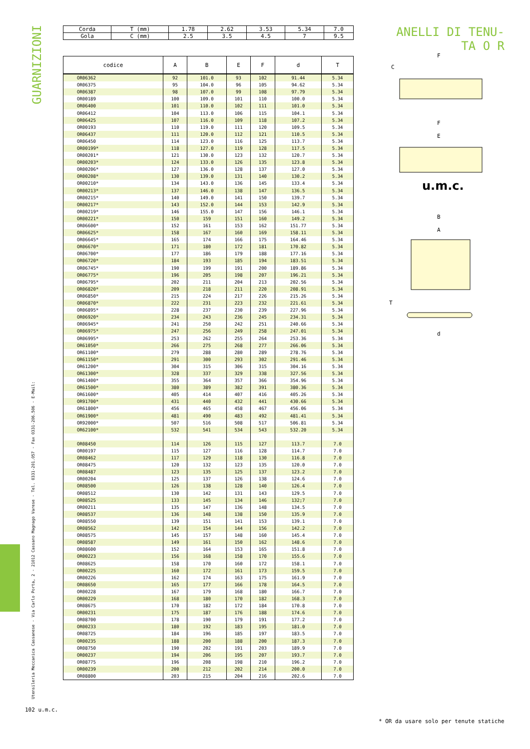GUARNIZIONI
Utensileria Meccanica Cassanese - Via Carlo Porta, 2 - 21012 Cassano Magnago Varese - Tel. 0331-201.057 - Fax 0331-206.506 - E-Mail:
102 u.m.c.
ANELLI DI TENU-
TA O R
u.m.c.
F
C
F
E
B
A
T
d
| Corda | T (mm) | 1.78 | 2.62 | 3.53 | 5.34 | 7.0 |
| Gola | C (mm) | 2.5 | 3.5 | 4.5 | 7 | 9.5 |
| codice | A | B | E | F | d | T |
| --- | --- | --- | --- | --- | --- | --- |
| OR06362 | 92 | 101.0 | 93 | 102 | 91.44 | 5.34 |
| OR06375 | 95 | 104.0 | 96 | 105 | 94.62 | 5.34 |
| OR06387 | 98 | 107.0 | 99 | 108 | 97.79 | 5.34 |
| OR00189 | 100 | 109.0 | 101 | 110 | 100.0 | 5.34 |
| OR06400 | 101 | 110.0 | 102 | 111 | 101.0 | 5.34 |
| OR06412 | 104 | 113.0 | 106 | 115 | 104.1 | 5.34 |
| OR06425 | 107 | 116.0 | 109 | 118 | 107.2 | 5.34 |
| OR00193 | 110 | 119.0 | 111 | 120 | 109.5 | 5.34 |
| OR06437 | 111 | 120.0 | 112 | 121 | 110.5 | 5.34 |
| OR06450 | 114 | 123.0 | 116 | 125 | 113.7 | 5.34 |
| OR00199* | 118 | 127.0 | 119 | 128 | 117.5 | 5.34 |
| OR00201* | 121 | 130.0 | 123 | 132 | 120.7 | 5.34 |
| OR00203* | 124 | 133.0 | 126 | 135 | 123.8 | 5.34 |
| OR00206* | 127 | 136.0 | 128 | 137 | 127.0 | 5.34 |
| OR00208* | 130 | 139.0 | 131 | 140 | 130.2 | 5.34 |
| OR00210* | 134 | 143.0 | 136 | 145 | 133.4 | 5.34 |
| OR00213* | 137 | 146.0 | 138 | 147 | 136.5 | 5.34 |
| OR00215* | 140 | 149.0 | 141 | 150 | 139.7 | 5.34 |
| OR00217* | 143 | 152.0 | 144 | 153 | 142.9 | 5.34 |
| OR00219* | 146 | 155.0 | 147 | 156 | 146.1 | 5.34 |
| OR00221* | 150 | 159 | 151 | 160 | 149.2 | 5.34 |
| OR06600* | 152 | 161 | 153 | 162 | 151.77 | 5.34 |
| OR06625* | 158 | 167 | 160 | 169 | 158.11 | 5.34 |
| OR06645* | 165 | 174 | 166 | 175 | 164.46 | 5.34 |
| OR06670* | 171 | 180 | 172 | 181 | 170.82 | 5.34 |
| OR06700* | 177 | 186 | 179 | 188 | 177.16 | 5.34 |
| OR06720* | 184 | 193 | 185 | 194 | 183.51 | 5.34 |
| OR06745* | 190 | 199 | 191 | 200 | 189.86 | 5.34 |
| OR06775* | 196 | 205 | 198 | 207 | 196.21 | 5.34 |
| OR06795* | 202 | 211 | 204 | 213 | 202.56 | 5.34 |
| OR06820* | 209 | 218 | 211 | 220 | 208.91 | 5.34 |
| OR06850* | 215 | 224 | 217 | 226 | 215.26 | 5.34 |
| OR06870* | 222 | 231 | 223 | 232 | 221.61 | 5.34 |
| OR06895* | 228 | 237 | 230 | 239 | 227.96 | 5.34 |
| OR06920* | 234 | 243 | 236 | 245 | 234.31 | 5.34 |
| OR06945* | 241 | 250 | 242 | 251 | 240.66 | 5.34 |
| OR06975* | 247 | 256 | 249 | 258 | 247.01 | 5.34 |
| OR06995* | 253 | 262 | 255 | 264 | 253.36 | 5.34 |
| OR61050* | 266 | 275 | 268 | 277 | 266.06 | 5.34 |
| OR61100* | 279 | 288 | 280 | 289 | 278.76 | 5.34 |
| OR61150* | 291 | 300 | 293 | 302 | 291.46 | 5.34 |
| OR61200* | 304 | 315 | 306 | 315 | 304.16 | 5.34 |
| OR61300* | 328 | 337 | 329 | 338 | 327.56 | 5.34 |
| OR61400* | 355 | 364 | 357 | 366 | 354.96 | 5.34 |
| OR61500* | 380 | 389 | 382 | 391 | 380.36 | 5.34 |
| OR61600* | 405 | 414 | 407 | 416 | 405.26 | 5.34 |
| OR91700* | 431 | 440 | 432 | 441 | 430.66 | 5.34 |
| OR61800* | 456 | 465 | 458 | 467 | 456.06 | 5.34 |
| OR61900* | 481 | 490 | 483 | 492 | 481.41 | 5.34 |
| OR92000* | 507 | 516 | 508 | 517 | 506.81 | 5.34 |
| OR62100* | 532 | 541 | 534 | 543 | 532.20 | 5.34 |
| OR08450 | 114 | 126 | 115 | 127 | 113.7 | 7.0 |
| OR00197 | 115 | 127 | 116 | 128 | 114.7 | 7.0 |
| OR08462 | 117 | 129 | 118 | 130 | 116.8 | 7.0 |
| OR08475 | 120 | 132 | 123 | 135 | 120.0 | 7.0 |
| OR08487 | 123 | 135 | 125 | 137 | 123.2 | 7.0 |
| OR00204 | 125 | 137 | 126 | 138 | 124.6 | 7.0 |
| OR08500 | 126 | 138 | 128 | 140 | 126.4 | 7.0 |
| OR08512 | 130 | 142 | 131 | 143 | 129.5 | 7.0 |
| OR08525 | 133 | 145 | 134 | 146 | 132;7 | 7.0 |
| OR00211 | 135 | 147 | 136 | 148 | 134.5 | 7.0 |
| OR08537 | 136 | 148 | 138 | 150 | 135.9 | 7.0 |
| OR08550 | 139 | 151 | 141 | 153 | 139.1 | 7.0 |
| OR08562 | 142 | 154 | 144 | 156 | 142.2 | 7.0 |
| OR08575 | 145 | 157 | 148 | 160 | 145.4 | 7.0 |
| OR08587 | 149 | 161 | 150 | 162 | 148.6 | 7.0 |
| OR08600 | 152 | 164 | 153 | 165 | 151.8 | 7.0 |
| OR00223 | 156 | 168 | 158 | 170 | 155.6 | 7.0 |
| OR08625 | 158 | 170 | 160 | 172 | 158.1 | 7.0 |
| OR00225 | 160 | 172 | 161 | 173 | 159.5 | 7.0 |
| OR00226 | 162 | 174 | 163 | 175 | 161.9 | 7.0 |
| OR08650 | 165 | 177 | 166 | 178 | 164.5 | 7.0 |
| OR00228 | 167 | 179 | 168 | 180 | 166.7 | 7.0 |
| OR00229 | 168 | 180 | 170 | 182 | 168.3 | 7.0 |
| OR08675 | 170 | 182 | 172 | 184 | 170.8 | 7.0 |
| OR00231 | 175 | 187 | 176 | 188 | 174.6 | 7.0 |
| OR08700 | 178 | 190 | 179 | 191 | 177.2 | 7.0 |
| OR00233 | 180 | 192 | 183 | 195 | 181.0 | 7.0 |
| OR08725 | 184 | 196 | 185 | 197 | 183.5 | 7.0 |
| OR00235 | 188 | 200 | 188 | 200 | 187.3 | 7.0 |
| OR08750 | 190 | 202 | 191 | 203 | 189.9 | 7.0 |
| OR00237 | 194 | 206 | 195 | 207 | 193.7 | 7.0 |
| OR08775 | 196 | 208 | 198 | 210 | 196.2 | 7.0 |
| OR00239 | 200 | 212 | 202 | 214 | 200.0 | 7.0 |
| OR08800 | 203 | 215 | 204 | 216 | 202.6 | 7.0 |
* OR da usare solo per tenute statiche